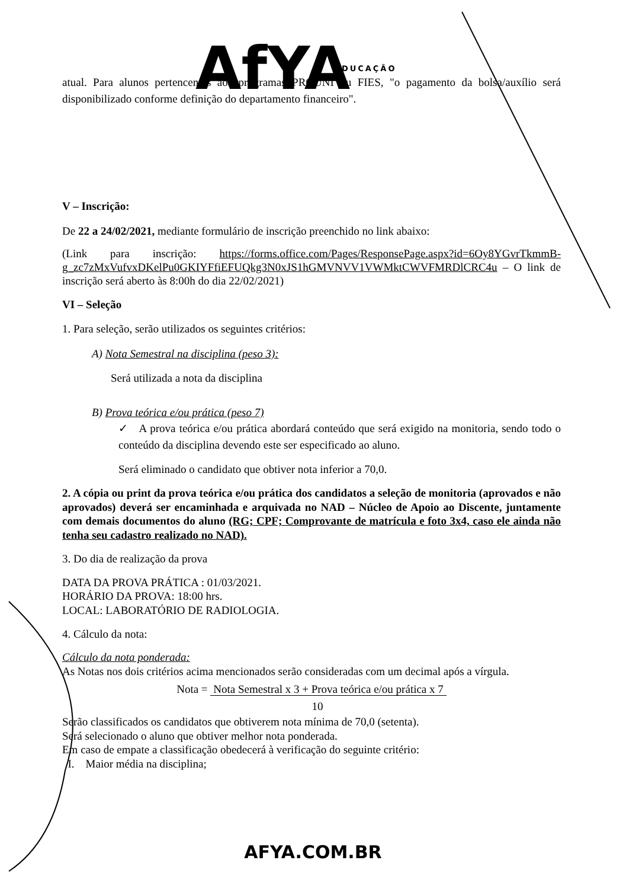AfYA
EDUCAÇÃO
atual. Para alunos pertencentes aos programas PROUNI ou FIES, "o pagamento da bolsa/auxílio será disponibilizado conforme definição do departamento financeiro".
V – Inscrição:
De 22 a 24/02/2021, mediante formulário de inscrição preenchido no link abaixo:
(Link para inscrição: https://forms.office.com/Pages/ResponsePage.aspx?id=6Oy8YGvrTkmmB-g_zc7zMxVufvxDKelPu0GKIYFfiEFUQkg3N0xJS1hGMVNVV1VWMktCWVFMRDlCRC4u – O link de inscrição será aberto às 8:00h do dia 22/02/2021)
VI – Seleção
1. Para seleção, serão utilizados os seguintes critérios:
A) Nota Semestral na disciplina (peso 3):
Será utilizada a nota da disciplina
B) Prova teórica e/ou prática (peso 7)
✓ A prova teórica e/ou prática abordará conteúdo que será exigido na monitoria, sendo todo o conteúdo da disciplina devendo este ser especificado ao aluno.
Será eliminado o candidato que obtiver nota inferior a 70,0.
2. A cópia ou print da prova teórica e/ou prática dos candidatos a seleção de monitoria (aprovados e não aprovados) deverá ser encaminhada e arquivada no NAD – Núcleo de Apoio ao Discente, juntamente com demais documentos do aluno (RG; CPF; Comprovante de matrícula e foto 3x4, caso ele ainda não tenha seu cadastro realizado no NAD).
3. Do dia de realização da prova
DATA DA PROVA PRÁTICA : 01/03/2021.
HORÁRIO DA PROVA: 18:00 hrs.
LOCAL: LABORATÓRIO DE RADIOLOGIA.
4. Cálculo da nota:
Cálculo da nota ponderada:
As Notas nos dois critérios acima mencionados serão consideradas com um decimal após a vírgula.
Nota = Nota Semestral x 3 + Prova teórica e/ou prática x 7
10
Serão classificados os candidatos que obtiverem nota mínima de 70,0 (setenta).
Será selecionado o aluno que obtiver melhor nota ponderada.
Em caso de empate a classificação obedecerá à verificação do seguinte critério:
I. Maior média na disciplina;
AFYA.COM.BR